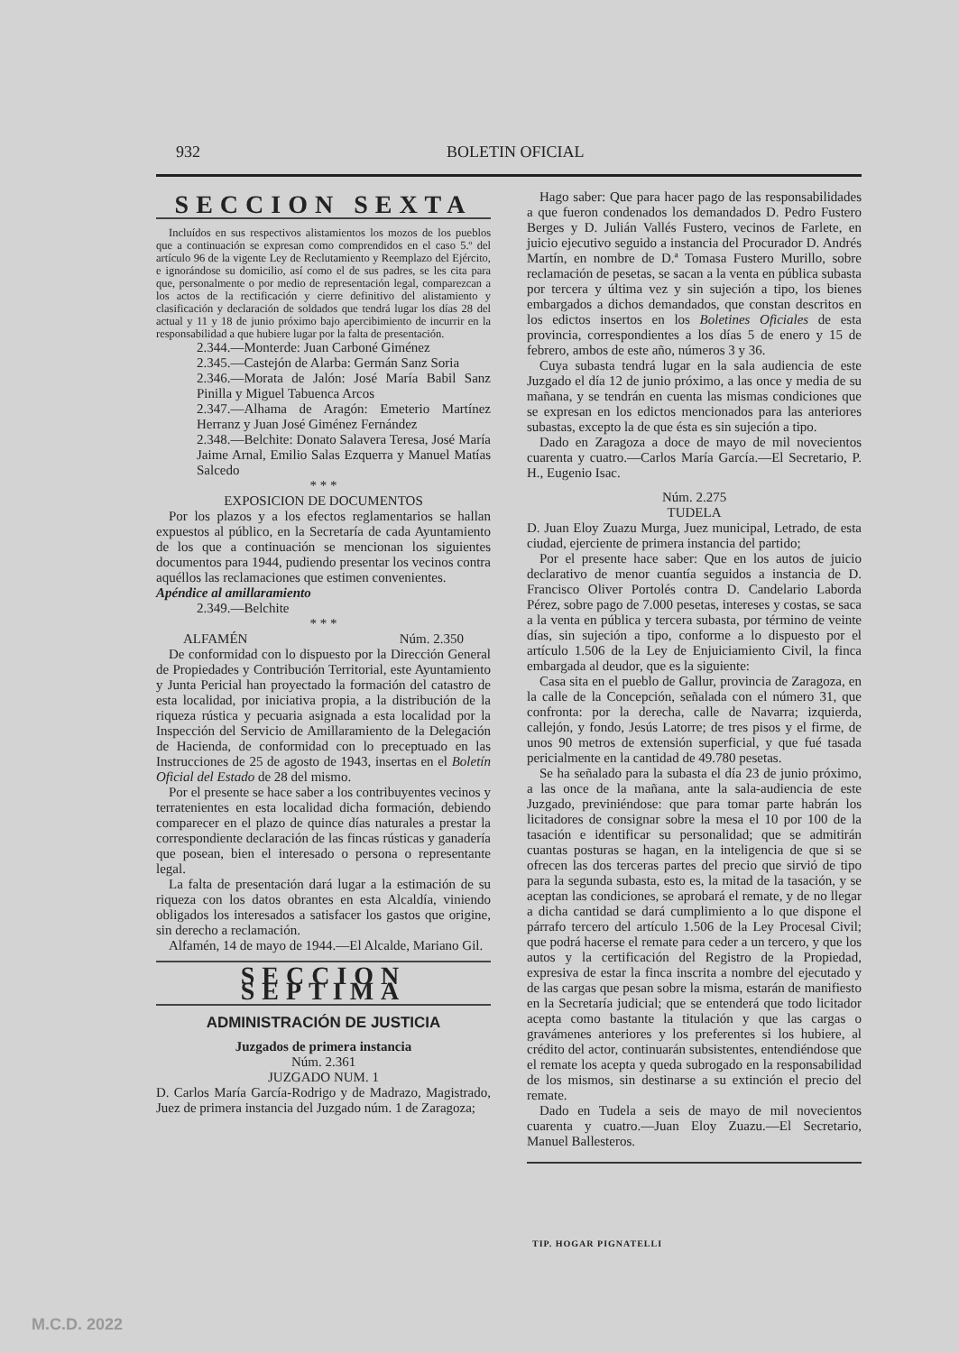932 BOLETIN OFICIAL
SECCION SEXTA
Incluídos en sus respectivos alistamientos los mozos de los pueblos que a continuación se expresan como comprendidos en el caso 5.º del artículo 96 de la vigente Ley de Reclutamiento y Reemplazo del Ejército, e ignorándose su domicilio, así como el de sus padres, se les cita para que, personalmente o por medio de representación legal, comparezcan a los actos de la rectificación y cierre definitivo del alistamiento y clasificación y declaración de soldados que tendrá lugar los días 28 del actual y 11 y 18 de junio próximo bajo apercibimiento de incurrir en la responsabilidad a que hubiere lugar por la falta de presentación.
2.344.—Monterde: Juan Carboné Giménez
2.345.—Castejón de Alarba: Germán Sanz Soria
2.346.—Morata de Jalón: José María Babil Sanz Pinilla y Miguel Tabuenca Arcos
2.347.—Alhama de Aragón: Emeterio Martínez Herranz y Juan José Giménez Fernández
2.348.—Belchite: Donato Salavera Teresa, José María Jaime Arnal, Emilio Salas Ezquerra y Manuel Matías Salcedo
* * *
EXPOSICION DE DOCUMENTOS
Por los plazos y a los efectos reglamentarios se hallan expuestos al público, en la Secretaría de cada Ayuntamiento de los que a continuación se mencionan los siguientes documentos para 1944, pudiendo presentar los vecinos contra aquéllos las reclamaciones que estimen convenientes.
Apéndice al amillaramiento
2.349.—Belchite
* * *
ALFAMÉN Núm. 2.350
De conformidad con lo dispuesto por la Dirección General de Propiedades y Contribución Territorial, este Ayuntamiento y Junta Pericial han proyectado la formación del catastro de esta localidad, por iniciativa propia, a la distribución de la riqueza rústica y pecuaria asignada a esta localidad por la Inspección del Servicio de Amillaramiento de la Delegación de Hacienda, de conformidad con lo preceptuado en las Instrucciones de 25 de agosto de 1943, insertas en el Boletín Oficial del Estado de 28 del mismo.
Por el presente se hace saber a los contribuyentes vecinos y terratenientes en esta localidad dicha formación, debiendo comparecer en el plazo de quince días naturales a prestar la correspondiente declaración de las fincas rústicas y ganadería que posean, bien el interesado o persona o representante legal.
La falta de presentación dará lugar a la estimación de su riqueza con los datos obrantes en esta Alcaldía, viniendo obligados los interesados a satisfacer los gastos que origine, sin derecho a reclamación.
Alfamén, 14 de mayo de 1944.—El Alcalde, Mariano Gil.
SECCION SEPTIMA
ADMINISTRACIÓN DE JUSTICIA
Juzgados de primera instancia
Núm. 2.361
JUZGADO NUM. 1
D. Carlos María García-Rodrigo y de Madrazo, Magistrado, Juez de primera instancia del Juzgado núm. 1 de Zaragoza;
Hago saber: Que para hacer pago de las responsabilidades a que fueron condenados los demandados D. Pedro Fustero Berges y D. Julián Vallés Fustero, vecinos de Farlete, en juicio ejecutivo seguido a instancia del Procurador D. Andrés Martín, en nombre de D.ª Tomasa Fustero Murillo, sobre reclamación de pesetas, se sacan a la venta en pública subasta por tercera y última vez y sin sujeción a tipo, los bienes embargados a dichos demandados, que constan descritos en los edictos insertos en los Boletines Oficiales de esta provincia, correspondientes a los días 5 de enero y 15 de febrero, ambos de este año, números 3 y 36.
Cuya subasta tendrá lugar en la sala audiencia de este Juzgado el día 12 de junio próximo, a las once y media de su mañana, y se tendrán en cuenta las mismas condiciones que se expresan en los edictos mencionados para las anteriores subastas, excepto la de que ésta es sin sujeción a tipo.
Dado en Zaragoza a doce de mayo de mil novecientos cuarenta y cuatro.—Carlos María García.—El Secretario, P. H., Eugenio Isac.
Núm. 2.275
TUDELA
D. Juan Eloy Zuazu Murga, Juez municipal, Letrado, de esta ciudad, ejerciente de primera instancia del partido;
Por el presente hace saber: Que en los autos de juicio declarativo de menor cuantía seguidos a instancia de D. Francisco Oliver Portolés contra D. Candelario Laborda Pérez, sobre pago de 7.000 pesetas, intereses y costas, se saca a la venta en pública y tercera subasta, por término de veinte días, sin sujeción a tipo, conforme a lo dispuesto por el artículo 1.506 de la Ley de Enjuiciamiento Civil, la finca embargada al deudor, que es la siguiente:
Casa sita en el pueblo de Gallur, provincia de Zaragoza, en la calle de la Concepción, señalada con el número 31, que confronta: por la derecha, calle de Navarra; izquierda, callejón, y fondo, Jesús Latorre; de tres pisos y el firme, de unos 90 metros de extensión superficial, y que fué tasada pericialmente en la cantidad de 49.780 pesetas.
Se ha señalado para la subasta el día 23 de junio próximo, a las once de la mañana, ante la sala-audiencia de este Juzgado, previniéndose: que para tomar parte habrán los licitadores de consignar sobre la mesa el 10 por 100 de la tasación e identificar su personalidad; que se admitirán cuantas posturas se hagan, en la inteligencia de que si se ofrecen las dos terceras partes del precio que sirvió de tipo para la segunda subasta, esto es, la mitad de la tasación, y se aceptan las condiciones, se aprobará el remate, y de no llegar a dicha cantidad se dará cumplimiento a lo que dispone el párrafo tercero del artículo 1.506 de la Ley Procesal Civil; que podrá hacerse el remate para ceder a un tercero, y que los autos y la certificación del Registro de la Propiedad, expresiva de estar la finca inscrita a nombre del ejecutado y de las cargas que pesan sobre la misma, estarán de manifiesto en la Secretaría judicial; que se entenderá que todo licitador acepta como bastante la titulación y que las cargas o gravámenes anteriores y los preferentes si los hubiere, al crédito del actor, continuarán subsistentes, entendiéndose que el remate los acepta y queda subrogado en la responsabilidad de los mismos, sin destinarse a su extinción el precio del remate.
Dado en Tudela a seis de mayo de mil novecientos cuarenta y cuatro.—Juan Eloy Zuazu.—El Secretario, Manuel Ballesteros.
TIP. HOGAR PIGNATELLI
M.C.D. 2022